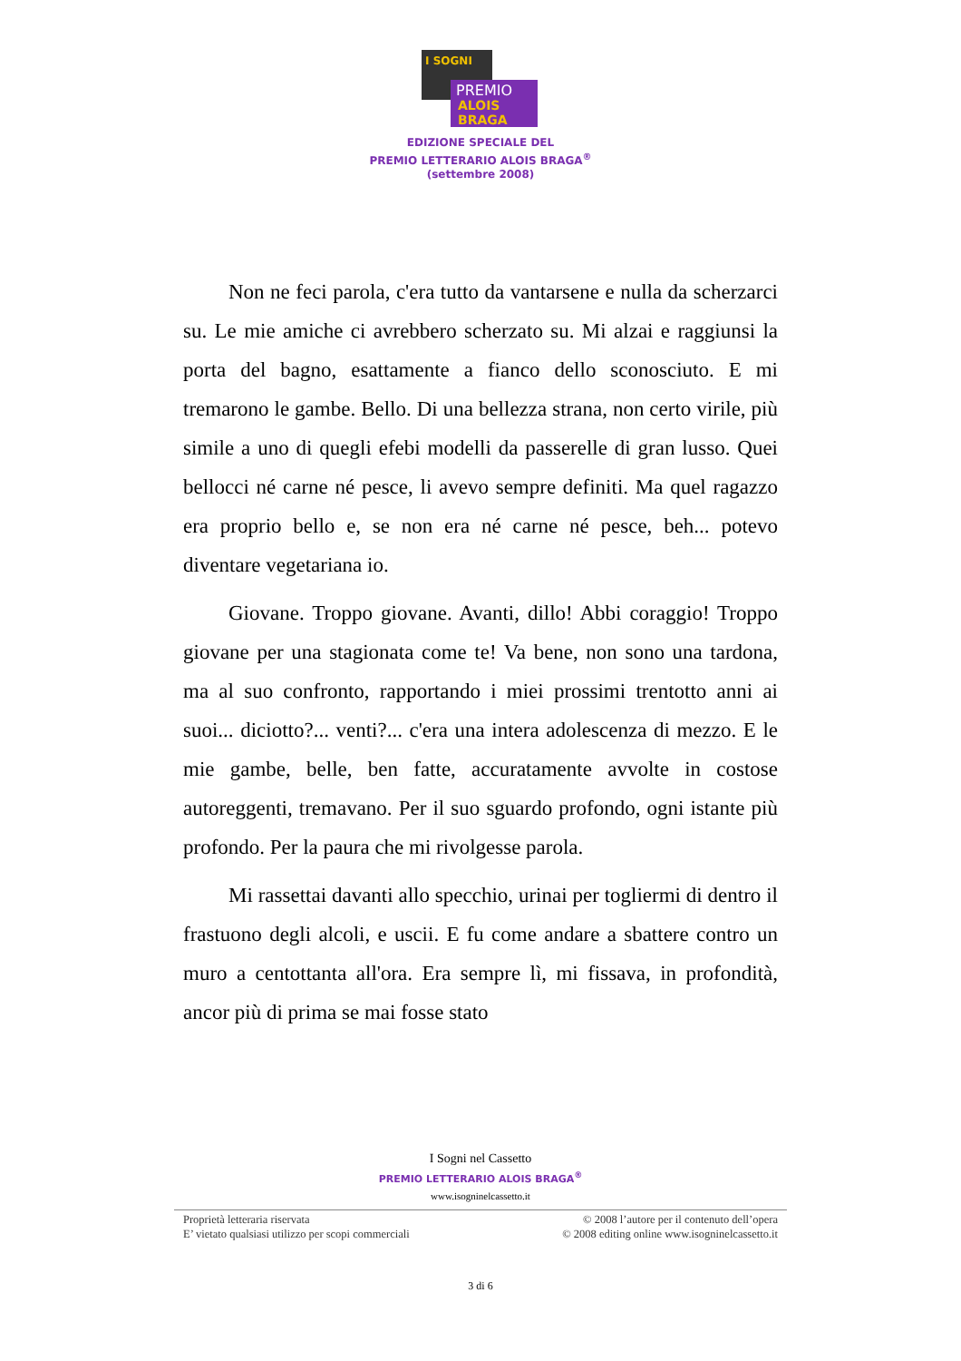PREMIO
ALOIS
BRAGA
I SOGNI
EDIZIONE SPECIALE DEL
PREMIO LETTERARIO ALOIS BRAGA<sup>®</sup>
(settembre 2008)
Non ne feci parola, c'era tutto da vantarsene e nulla da scherzarci su. Le mie amiche ci avrebbero scherzato su. Mi alzai e raggiunsi la porta del bagno, esattamente a fianco dello sconosciuto. E mi tremarono le gambe. Bello. Di una bellezza strana, non certo virile, più simile a uno di quegli efebi modelli da passerelle di gran lusso. Quei bellocci né carne né pesce, li avevo sempre definiti. Ma quel ragazzo era proprio bello e, se non era né carne né pesce, beh... potevo diventare vegetariana io.
Giovane. Troppo giovane. Avanti, dillo! Abbi coraggio! Troppo giovane per una stagionata come te! Va bene, non sono una tardona, ma al suo confronto, rapportando i miei prossimi trentotto anni ai suoi... diciotto?... venti?... c'era una intera adolescenza di mezzo. E le mie gambe, belle, ben fatte, accuratamente avvolte in costose autoreggenti, tremavano. Per il suo sguardo profondo, ogni istante più profondo. Per la paura che mi rivolgesse parola.
Mi rassettai davanti allo specchio, urinai per togliermi di dentro il frastuono degli alcoli, e uscii. E fu come andare a sbattere contro un muro a centottanta all'ora. Era sempre lì, mi fissava, in profondità, ancor più di prima se mai fosse stato
I Sogni nel Cassetto
PREMIO LETTERARIO ALOIS BRAGA<sup>®</sup>
www.isogninelcassetto.it
Proprietà letteraria riservata
E’ vietato qualsiasi utilizzo per scopi commerciali
© 2008 l’autore per il contenuto dell’opera
© 2008 editing online www.isogninelcassetto.it
3 di 6